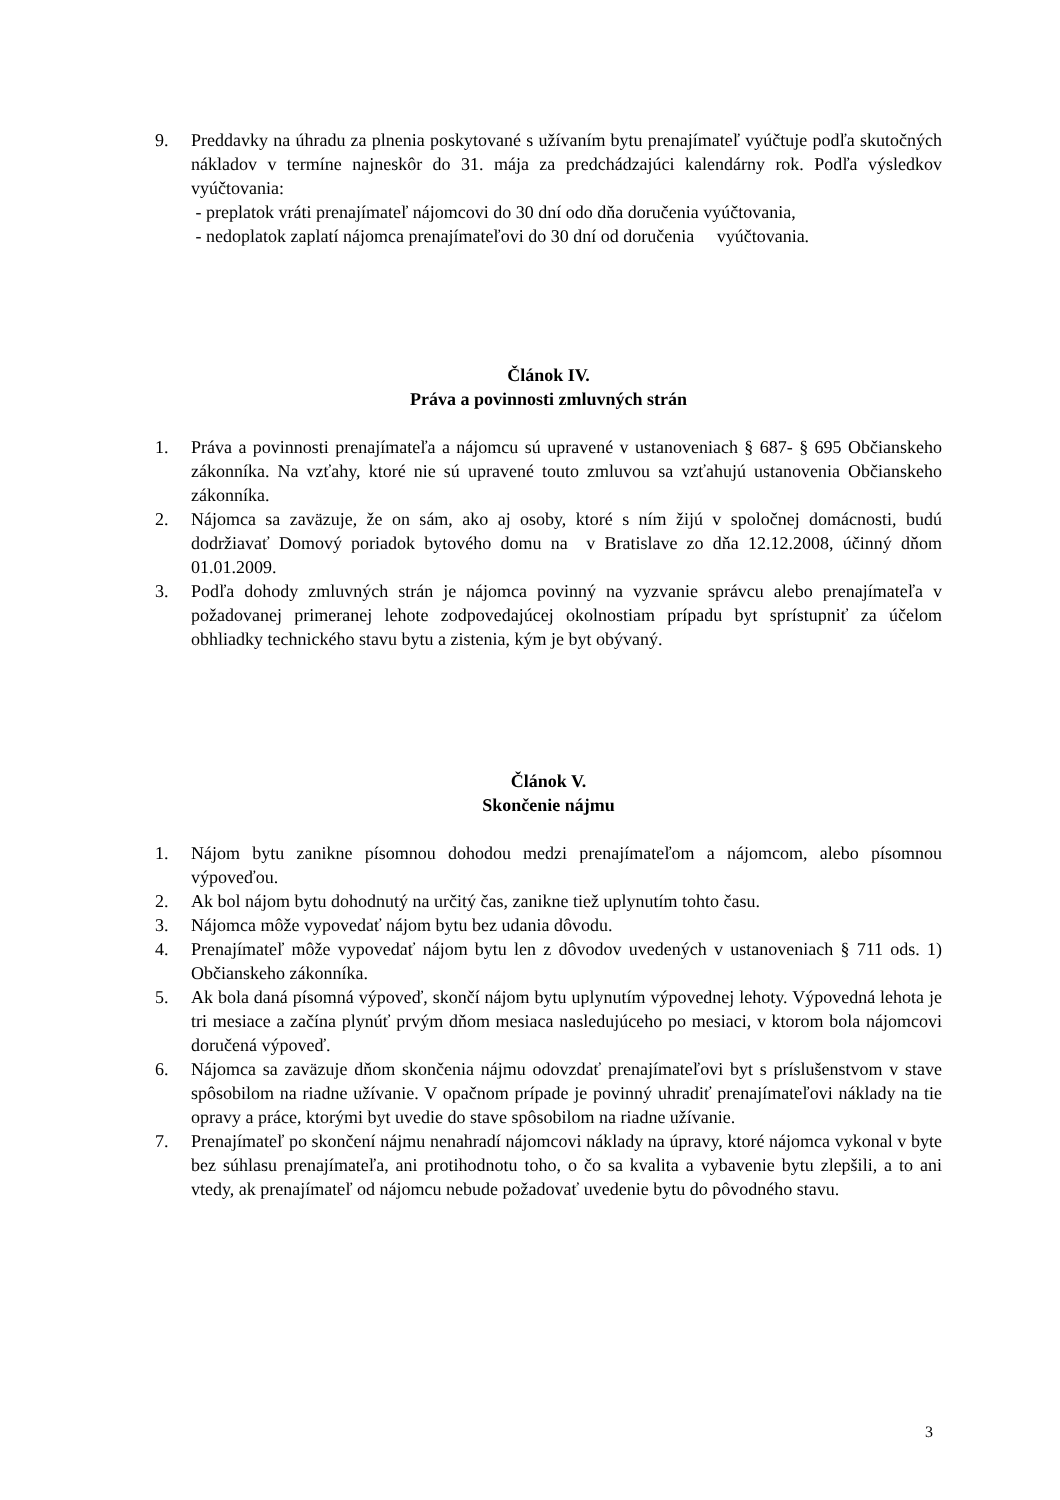9. Preddavky na úhradu za plnenia poskytované s užívaním bytu prenajímateľ vyúčtuje podľa skutočných nákladov v termíne najneskôr do 31. mája za predchádzajúci kalendárny rok. Podľa výsledkov vyúčtovania:
- preplatok vráti prenajímateľ nájomcovi do 30 dní odo dňa doručenia vyúčtovania,
- nedoplatok zaplatí nájomca prenajímateľovi do 30 dní od doručenia vyúčtovania.
Článok IV.
Práva a povinnosti zmluvných strán
1. Práva a povinnosti prenajímateľa a nájomcu sú upravené v ustanoveniach § 687- § 695 Občianskeho zákonníka. Na vzťahy, ktoré nie sú upravené touto zmluvou sa vzťahujú ustanovenia Občianskeho zákonníka.
2. Nájomca sa zaväzuje, že on sám, ako aj osoby, ktoré s ním žijú v spoločnej domácnosti, budú dodržiavať Domový poriadok bytového domu na v Bratislave zo dňa 12.12.2008, účinný dňom 01.01.2009.
3. Podľa dohody zmluvných strán je nájomca povinný na vyzvanie správcu alebo prenajímateľa v požadovanej primeranej lehote zodpovedajúcej okolnostiam prípadu byt sprístupniť za účelom obhliadky technického stavu bytu a zistenia, kým je byt obývaný.
Článok V.
Skončenie nájmu
1. Nájom bytu zanikne písomnou dohodou medzi prenajímateľom a nájomcom, alebo písomnou výpoveďou.
2. Ak bol nájom bytu dohodnutý na určitý čas, zanikne tiež uplynutím tohto času.
3. Nájomca môže vypovedať nájom bytu bez udania dôvodu.
4. Prenajímateľ môže vypovedať nájom bytu len z dôvodov uvedených v ustanoveniach § 711 ods. 1) Občianskeho zákonníka.
5. Ak bola daná písomná výpoveď, skončí nájom bytu uplynutím výpovednej lehoty. Výpovedná lehota je tri mesiace a začína plynúť prvým dňom mesiaca nasledujúceho po mesiaci, v ktorom bola nájomcovi doručená výpoveď.
6. Nájomca sa zaväzuje dňom skončenia nájmu odovzdať prenajímateľovi byt s príslušenstvom v stave spôsobilom na riadne užívanie. V opačnom prípade je povinný uhradiť prenajímateľovi náklady na tie opravy a práce, ktorými byt uvedie do stave spôsobilom na riadne užívanie.
7. Prenajímateľ po skončení nájmu nenahradí nájomcovi náklady na úpravy, ktoré nájomca vykonal v byte bez súhlasu prenajímateľa, ani protihodnotu toho, o čo sa kvalita a vybavenie bytu zlepšili, a to ani vtedy, ak prenajímateľ od nájomcu nebude požadovať uvedenie bytu do pôvodného stavu.
3